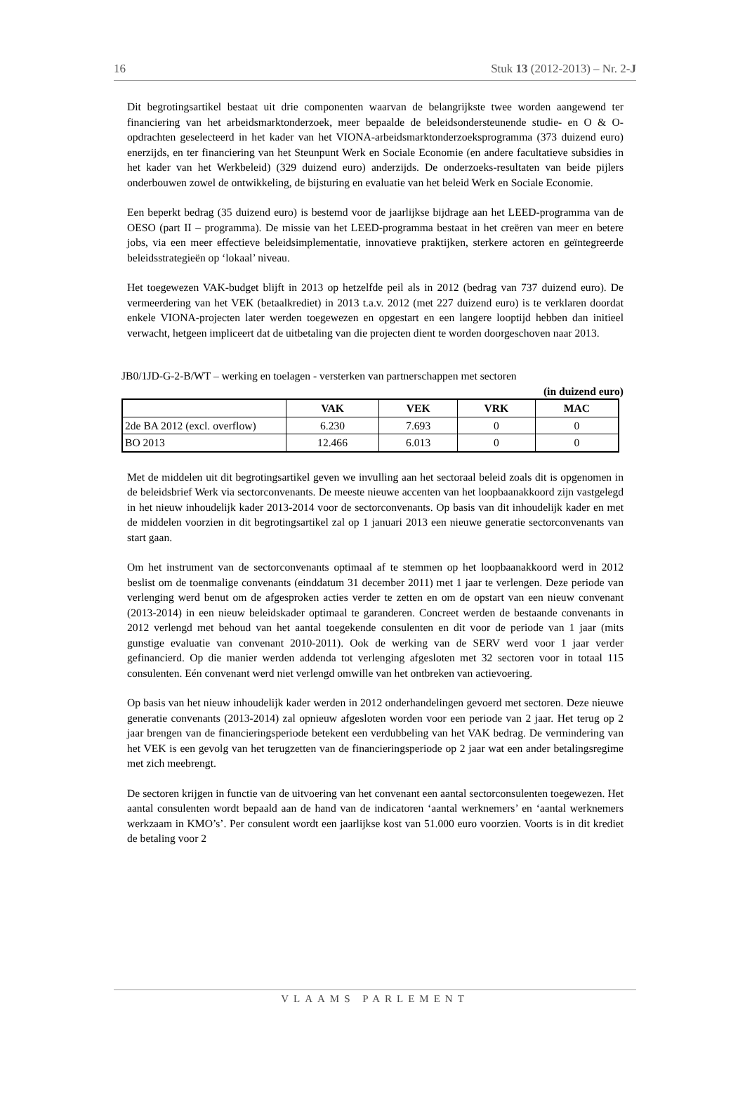16 Stuk 13 (2012-2013) – Nr. 2-J
Dit begrotingsartikel bestaat uit drie componenten waarvan de belangrijkste twee worden aangewend ter financiering van het arbeidsmarktonderzoek, meer bepaalde de beleidsondersteunende studie- en O & O-opdrachten geselecteerd in het kader van het VIONA-arbeidsmarktonderzoeksprogramma (373 duizend euro) enerzijds, en ter financiering van het Steunpunt Werk en Sociale Economie (en andere facultatieve subsidies in het kader van het Werkbeleid) (329 duizend euro) anderzijds. De onderzoeks-resultaten van beide pijlers onderbouwen zowel de ontwikkeling, de bijsturing en evaluatie van het beleid Werk en Sociale Economie.
Een beperkt bedrag (35 duizend euro) is bestemd voor de jaarlijkse bijdrage aan het LEED-programma van de OESO (part II – programma). De missie van het LEED-programma bestaat in het creëren van meer en betere jobs, via een meer effectieve beleidsimplementatie, innovatieve praktijken, sterkere actoren en geïntegreerde beleidsstrategieën op ‘lokaal’ niveau.
Het toegewezen VAK-budget blijft in 2013 op hetzelfde peil als in 2012 (bedrag van 737 duizend euro). De vermeerdering van het VEK (betaalkrediet) in 2013 t.a.v. 2012 (met 227 duizend euro) is te verklaren doordat enkele VIONA-projecten later werden toegewezen en opgestart en een langere looptijd hebben dan initieel verwacht, hetgeen impliceert dat de uitbetaling van die projecten dient te worden doorgeschoven naar 2013.
JB0/1JD-G-2-B/WT – werking en toelagen - versterken van partnerschappen met sectoren
(in duizend euro)
| | VAK | VEK | VRK | MAC |
| --- | --- | --- | --- | --- |
| 2de BA 2012 (excl. overflow) | 6.230 | 7.693 | 0 | 0 |
| BO 2013 | 12.466 | 6.013 | 0 | 0 |
Met de middelen uit dit begrotingsartikel geven we invulling aan het sectoraal beleid zoals dit is opgenomen in de beleidsbrief Werk via sectorconvenants. De meeste nieuwe accenten van het loopbaanakkoord zijn vastgelegd in het nieuw inhoudelijk kader 2013-2014 voor de sectorconvenants. Op basis van dit inhoudelijk kader en met de middelen voorzien in dit begrotingsartikel zal op 1 januari 2013 een nieuwe generatie sectorconvenants van start gaan.
Om het instrument van de sectorconvenants optimaal af te stemmen op het loopbaanakkoord werd in 2012 beslist om de toenmalige convenants (einddatum 31 december 2011) met 1 jaar te verlengen. Deze periode van verlenging werd benut om de afgesproken acties verder te zetten en om de opstart van een nieuw convenant (2013-2014) in een nieuw beleidskader optimaal te garanderen. Concreet werden de bestaande convenants in 2012 verlengd met behoud van het aantal toegekende consulenten en dit voor de periode van 1 jaar (mits gunstige evaluatie van convenant 2010-2011). Ook de werking van de SERV werd voor 1 jaar verder gefinancierd. Op die manier werden addenda tot verlenging afgesloten met 32 sectoren voor in totaal 115 consulenten. Eén convenant werd niet verlengd omwille van het ontbreken van actievoering.
Op basis van het nieuw inhoudelijk kader werden in 2012 onderhandelingen gevoerd met sectoren. Deze nieuwe generatie convenants (2013-2014) zal opnieuw afgesloten worden voor een periode van 2 jaar. Het terug op 2 jaar brengen van de financieringsperiode betekent een verdubbeling van het VAK bedrag. De vermindering van het VEK is een gevolg van het terugzetten van de financieringsperiode op 2 jaar wat een ander betalingsregime met zich meebrengt.
De sectoren krijgen in functie van de uitvoering van het convenant een aantal sectorconsulenten toegewezen. Het aantal consulenten wordt bepaald aan de hand van de indicatoren ‘aantal werknemers’ en ‘aantal werknemers werkzaam in KMO’s’. Per consulent wordt een jaarlijkse kost van 51.000 euro voorzien. Voorts is in dit krediet de betaling voor 2
VLAAMS PARLEMENT